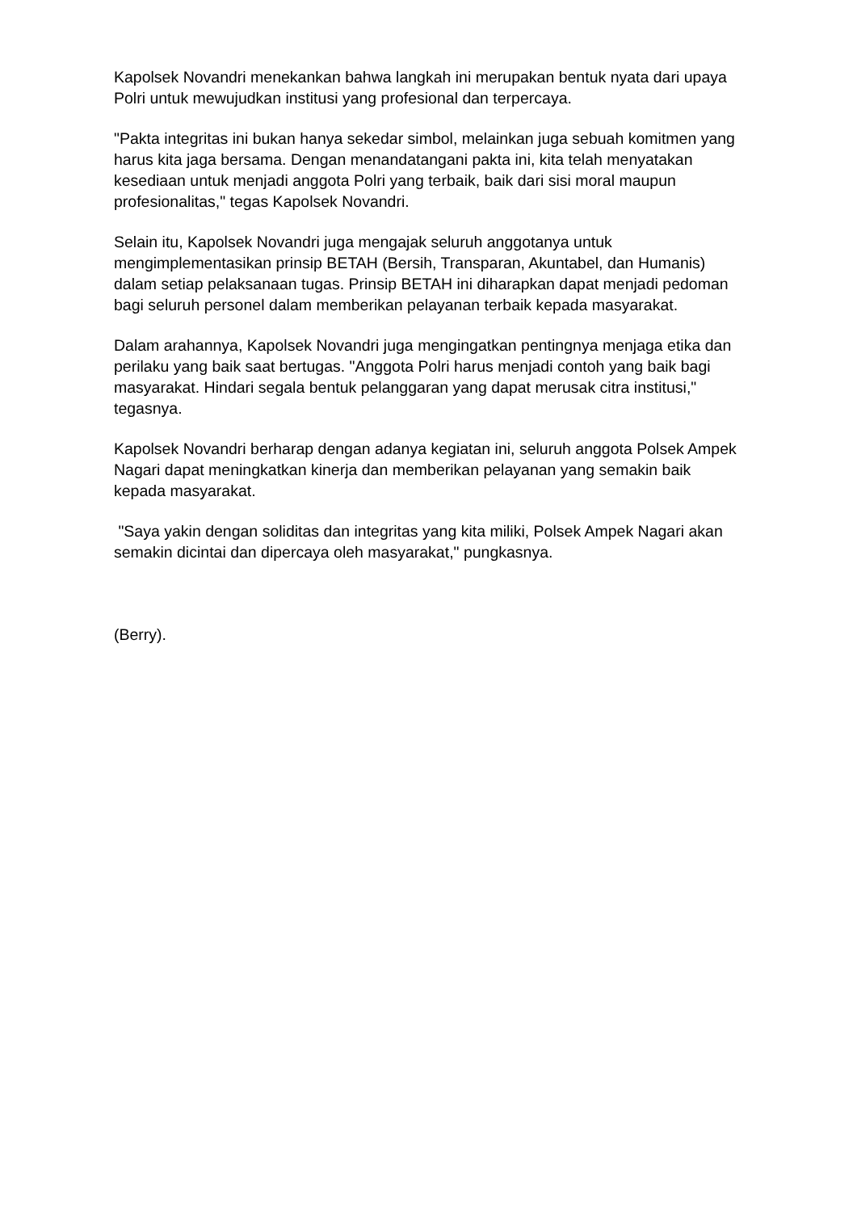Kapolsek Novandri menekankan bahwa langkah ini merupakan bentuk nyata dari upaya Polri untuk mewujudkan institusi yang profesional dan terpercaya.
"Pakta integritas ini bukan hanya sekedar simbol, melainkan juga sebuah komitmen yang harus kita jaga bersama. Dengan menandatangani pakta ini, kita telah menyatakan kesediaan untuk menjadi anggota Polri yang terbaik, baik dari sisi moral maupun profesionalitas," tegas Kapolsek Novandri.
Selain itu, Kapolsek Novandri juga mengajak seluruh anggotanya untuk mengimplementasikan prinsip BETAH (Bersih, Transparan, Akuntabel, dan Humanis) dalam setiap pelaksanaan tugas. Prinsip BETAH ini diharapkan dapat menjadi pedoman bagi seluruh personel dalam memberikan pelayanan terbaik kepada masyarakat.
Dalam arahannya, Kapolsek Novandri juga mengingatkan pentingnya menjaga etika dan perilaku yang baik saat bertugas. "Anggota Polri harus menjadi contoh yang baik bagi masyarakat. Hindari segala bentuk pelanggaran yang dapat merusak citra institusi," tegasnya.
Kapolsek Novandri berharap dengan adanya kegiatan ini, seluruh anggota Polsek Ampek Nagari dapat meningkatkan kinerja dan memberikan pelayanan yang semakin baik kepada masyarakat.
"Saya yakin dengan soliditas dan integritas yang kita miliki, Polsek Ampek Nagari akan semakin dicintai dan dipercaya oleh masyarakat," pungkasnya.
(Berry).